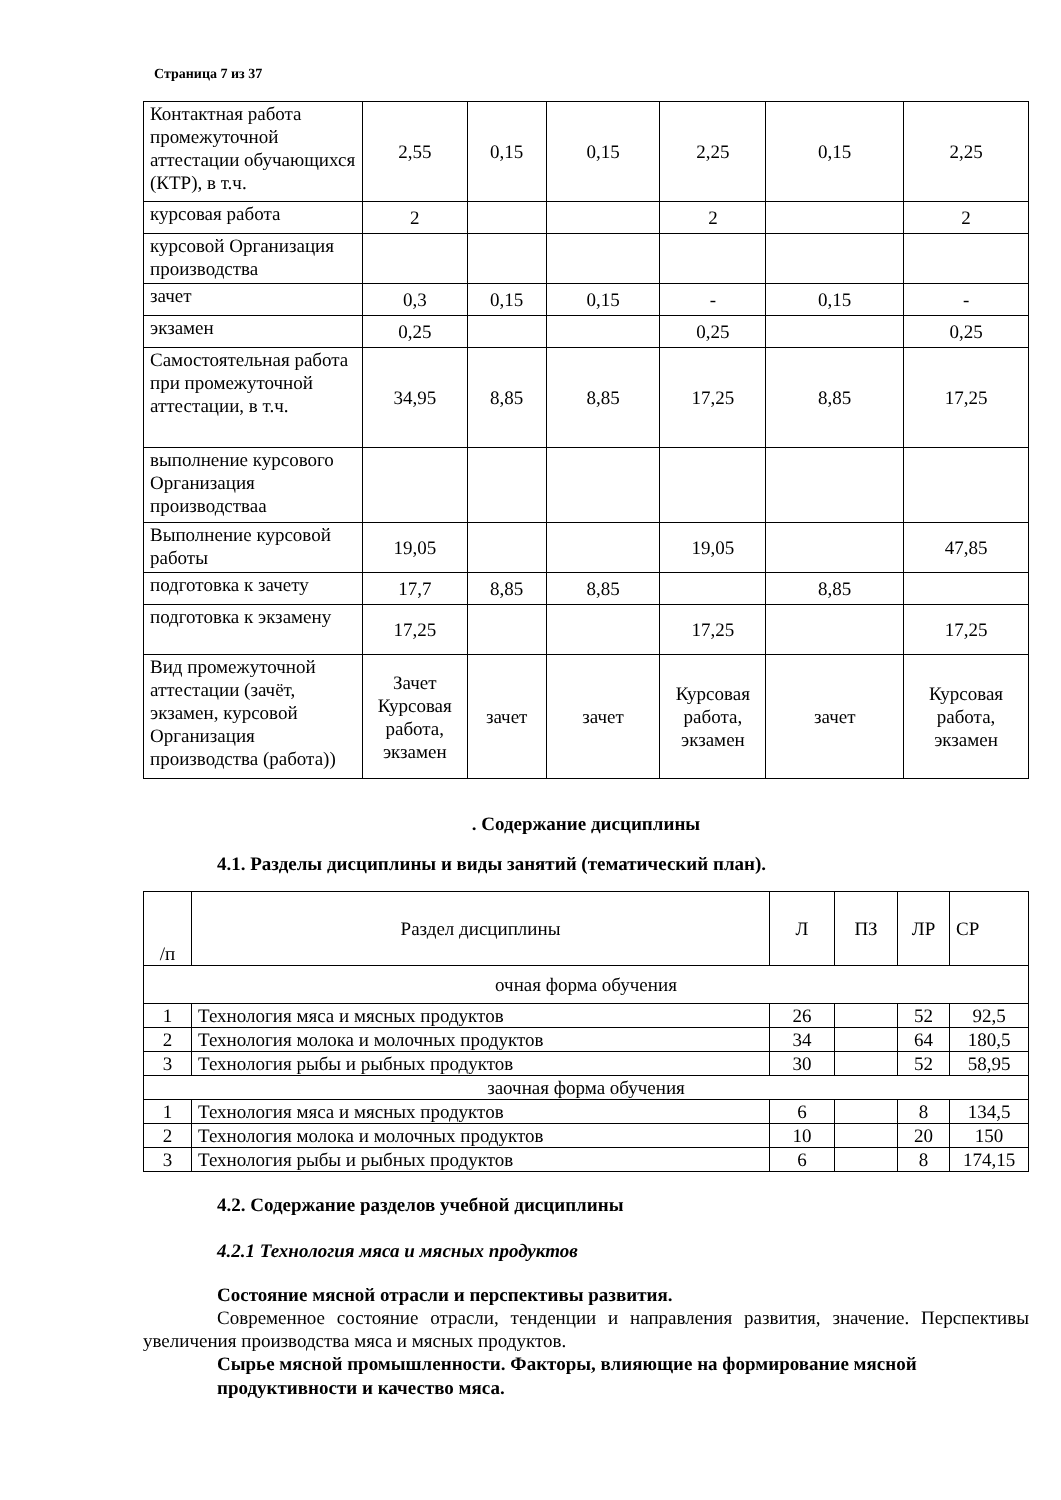Страница 7 из 37
| Контактная работа промежуточной аттестации обучающихся (КТР), в т.ч. | 2,55 | 0,15 | 0,15 | 2,25 | 0,15 | 2,25 |
| курсовая работа | 2 | | | 2 | | 2 |
| курсовой Организация производства | | | | | | |
| зачет | 0,3 | 0,15 | 0,15 | - | 0,15 | - |
| экзамен | 0,25 | | | 0,25 | | 0,25 |
| Самостоятельная работа при промежуточной аттестации, в т.ч. | 34,95 | 8,85 | 8,85 | 17,25 | 8,85 | 17,25 |
| выполнение курсового Организация производстваа | | | | | | |
| Выполнение курсовой работы | 19,05 | | | 19,05 | | 47,85 |
| подготовка к зачету | 17,7 | 8,85 | 8,85 | | 8,85 | |
| подготовка к экзамену | 17,25 | | | 17,25 | | 17,25 |
| Вид промежуточной аттестации (зачёт, экзамен, курсовой Организация производства (работа)) | Зачет Курсовая работа, экзамен | зачет | зачет | Курсовая работа, экзамен | зачет | Курсовая работа, экзамен |
. Содержание дисциплины
4.1. Разделы дисциплины и виды занятий (тематический план).
| /п | Раздел дисциплины | Л | ПЗ | ЛР | СР |
| очная форма обучения | | | | | |
| 1 | Технология мяса и мясных продуктов | 26 | | 52 | 92,5 |
| 2 | Технология молока и молочных продуктов | 34 | | 64 | 180,5 |
| 3 | Технология рыбы и рыбных продуктов | 30 | | 52 | 58,95 |
| заочная форма обучения | | | | | |
| 1 | Технология мяса и мясных продуктов | 6 | | 8 | 134,5 |
| 2 | Технология молока и молочных продуктов | 10 | | 20 | 150 |
| 3 | Технология рыбы и рыбных продуктов | 6 | | 8 | 174,15 |
4.2. Содержание разделов учебной дисциплины
4.2.1 Технология мяса и мясных продуктов
Состояние мясной отрасли и перспективы развития.
Современное состояние отрасли, тенденции и направления развития, значение. Перспективы увеличения производства мяса и мясных продуктов.
Сырье мясной промышленности. Факторы, влияющие на формирование мясной продуктивности и качество мяса.